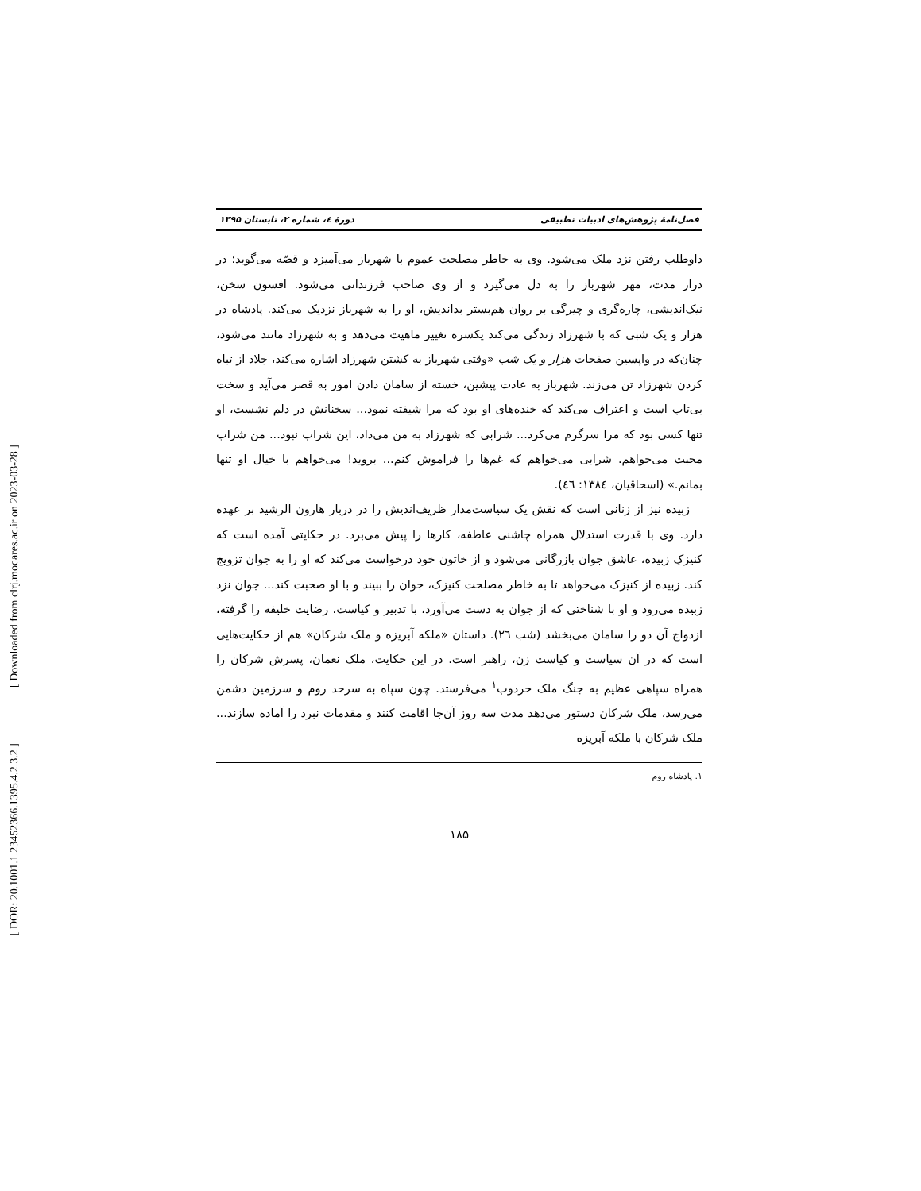[ DOR: 20.1001.1.23452366.1395.4.2.3.2 ] [ Downloaded from clrj.modares.ac.ir on 2023-03-28 ]
فصل‌نامهٔ پژوهش‌های ادبیات تطبیقی دورهٔ ٤، شماره ۲، تابستان ۱۳۹۵
داوطلب رفتن نزد ملک می‌شود. وی به خاطر مصلحت عموم با شهرباز می‌آمیزد و قصّه می‌گوید؛ در دراز مدت، مهر شهرباز را به دل می‌گیرد و از وی صاحب فرزندانی می‌شود. افسون سخن، نیک‌اندیشی، چاره‌گری و چیرگی بر روان هم‌بستر بداندیش، او را به شهرباز نزدیک می‌کند. پادشاه در هزار و یک شبی که با شهرزاد زندگی می‌کند یکسره تغییر ماهیت می‌دهد و به شهرزاد مانند می‌شود، چنان‌که در واپسین صفحات هزار و یک شب «وقتی شهرباز به کشتن شهرزاد اشاره می‌کند، جلاد از تباه کردن شهرزاد تن می‌زند. شهرباز به عادت پیشین، خسته از سامان دادن امور به قصر می‌آید و سخت بی‌تاب است و اعتراف می‌کند که خنده‌های او بود که مرا شیفته نمود... سخنانش در دلم نشست، او تنها کسی بود که مرا سرگرم می‌کرد... شرابی که شهرزاد به من می‌داد، این شراب نبود... من شراب محبت می‌خواهم. شرابی می‌خواهم که غم‌ها را فراموش کنم... بروید! می‌خواهم با خیال او تنها بمانم.» (اسحاقیان، ١٣٨٤: ٤٦).
زبیده نیز از زنانی است که نقش یک سیاست‌مدار ظریف‌اندیش را در دربار هارون الرشید بر عهده دارد. وی با قدرت استدلال همراه چاشنی عاطفه، کارها را پیش می‌برد. در حکایتی آمده است که کنیزکِ زبیده، عاشق جوان بازرگانی می‌شود و از خاتون خود درخواست می‌کند که او را به جوان تزویج کند. زبیده از کنیزک می‌خواهد تا به خاطر مصلحت کنیزک، جوان را ببیند و با او صحبت کند... جوان نزد زبیده می‌رود و او با شناختی که از جوان به دست می‌آورد، با تدبیر و کیاست، رضایت خلیفه را گرفته، ازدواج آن دو را سامان می‌بخشد (شب ٢٦). داستان «ملکه آبریزه و ملک شرکان» هم از حکایت‌هایی است که در آن سیاست و کیاست زن، راهبر است. در این حکایت، ملک نعمان، پسرش شرکان را همراه سپاهی عظیم به جنگ ملک حردوب<sup>۱</sup> می‌فرستد. چون سپاه به سرحد روم و سرزمین دشمن می‌رسد، ملک شرکان دستور می‌دهد مدت سه روز آن‌جا اقامت کنند و مقدمات نبرد را آماده سازند... ملک شرکان با ملکه آبریزه
۱. پادشاه روم
۱۸۵